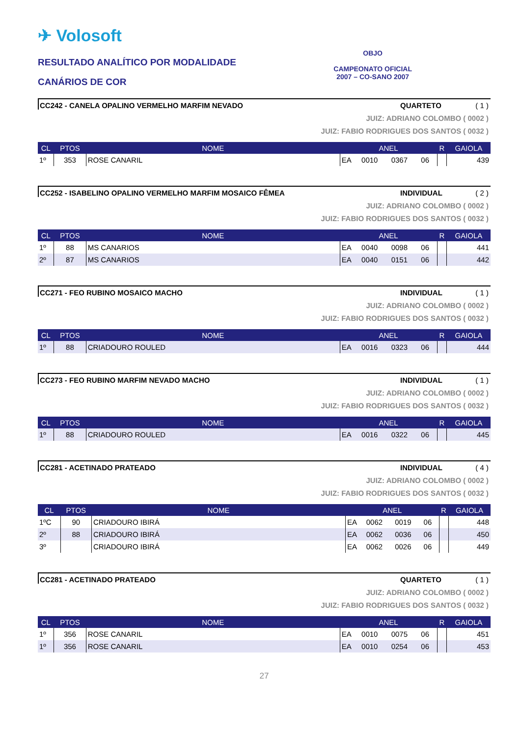✈ Volosoft
RESULTADO ANALÍTICO POR MODALIDADE
CANÁRIOS DE COR
OBJO
CAMPEONATO OFICIAL
2007 – CO-SANO 2007
CC242 - CANELA OPALINO VERMELHO MARFIM NEVADO QUARTETO ( 1 )
JUIZ: ADRIANO COLOMBO ( 0002 )
JUIZ: FABIO RODRIGUES DOS SANTOS ( 0032 )
| CL | PTOS | NOME | ANEL | | | | R | GAIOLA |
| --- | --- | --- | --- | --- | --- | --- | --- | --- |
| 1º | 353 | ROSE CANARIL | EA | 0010 | 0367 | 06 | | 439 |
CC252 - ISABELINO OPALINO VERMELHO MARFIM MOSAICO FÊMEA INDIVIDUAL ( 2 )
JUIZ: ADRIANO COLOMBO ( 0002 )
JUIZ: FABIO RODRIGUES DOS SANTOS ( 0032 )
| CL | PTOS | NOME | ANEL | | | | R | GAIOLA |
| --- | --- | --- | --- | --- | --- | --- | --- | --- |
| 1º | 88 | MS CANARIOS | EA | 0040 | 0098 | 06 | | 441 |
| 2º | 87 | MS CANARIOS | EA | 0040 | 0151 | 06 | | 442 |
CC271 - FEO RUBINO MOSAICO MACHO INDIVIDUAL ( 1 )
JUIZ: ADRIANO COLOMBO ( 0002 )
JUIZ: FABIO RODRIGUES DOS SANTOS ( 0032 )
| CL | PTOS | NOME | ANEL | | | | R | GAIOLA |
| --- | --- | --- | --- | --- | --- | --- | --- | --- |
| 1º | 88 | CRIADOURO ROULED | EA | 0016 | 0323 | 06 | | 444 |
CC273 - FEO RUBINO MARFIM NEVADO MACHO INDIVIDUAL ( 1 )
JUIZ: ADRIANO COLOMBO ( 0002 )
JUIZ: FABIO RODRIGUES DOS SANTOS ( 0032 )
| CL | PTOS | NOME | ANEL | | | | R | GAIOLA |
| --- | --- | --- | --- | --- | --- | --- | --- | --- |
| 1º | 88 | CRIADOURO ROULED | EA | 0016 | 0322 | 06 | | 445 |
CC281 - ACETINADO PRATEADO INDIVIDUAL ( 4 )
JUIZ: ADRIANO COLOMBO ( 0002 )
JUIZ: FABIO RODRIGUES DOS SANTOS ( 0032 )
| CL | PTOS | NOME | ANEL | | | | R | GAIOLA |
| --- | --- | --- | --- | --- | --- | --- | --- | --- |
| 1ºC | 90 | CRIADOURO IBIRÁ | EA | 0062 | 0019 | 06 | | 448 |
| 2º | 88 | CRIADOURO IBIRÁ | EA | 0062 | 0036 | 06 | | 450 |
| 3º | | CRIADOURO IBIRÁ | EA | 0062 | 0026 | 06 | | 449 |
CC281 - ACETINADO PRATEADO QUARTETO ( 1 )
JUIZ: ADRIANO COLOMBO ( 0002 )
JUIZ: FABIO RODRIGUES DOS SANTOS ( 0032 )
| CL | PTOS | NOME | ANEL | | | | R | GAIOLA |
| --- | --- | --- | --- | --- | --- | --- | --- | --- |
| 1º | 356 | ROSE CANARIL | EA | 0010 | 0075 | 06 | | 451 |
| 1º | 356 | ROSE CANARIL | EA | 0010 | 0254 | 06 | | 453 |
27